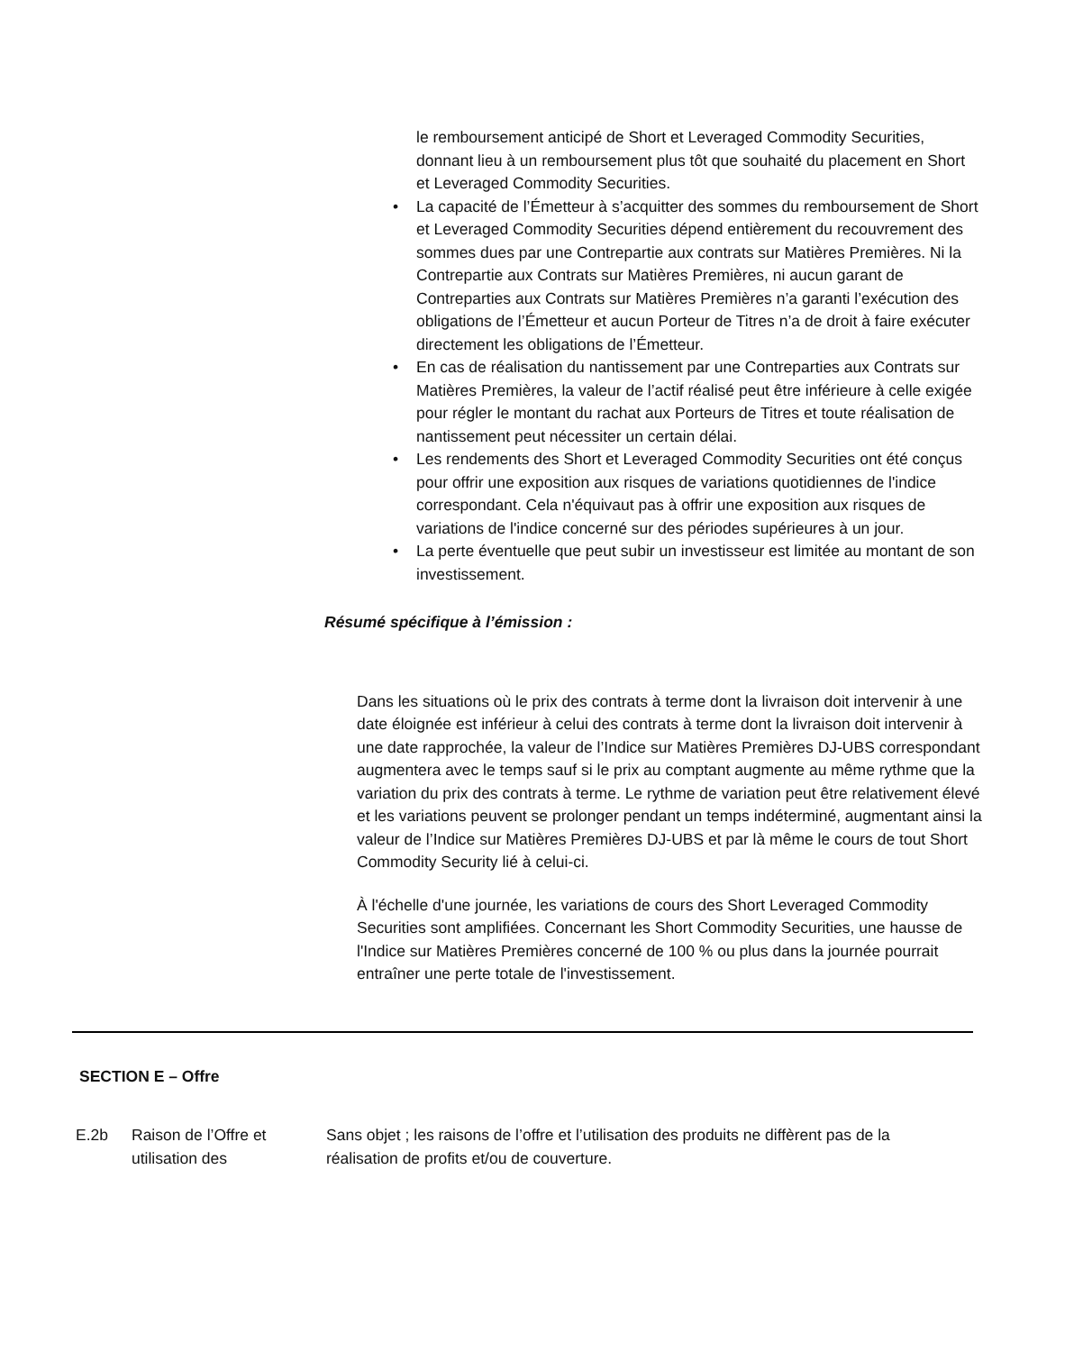le remboursement anticipé de Short et Leveraged Commodity Securities, donnant lieu à un remboursement plus tôt que souhaité du placement en Short et Leveraged Commodity Securities.
• La capacité de l’Émetteur à s’acquitter des sommes du remboursement de Short et Leveraged Commodity Securities dépend entièrement du recouvrement des sommes dues par une Contrepartie aux contrats sur Matières Premières. Ni la Contrepartie aux Contrats sur Matières Premières, ni aucun garant de Contreparties aux Contrats sur Matières Premières n’a garanti l’exécution des obligations de l’Émetteur et aucun Porteur de Titres n’a de droit à faire exécuter directement les obligations de l’Émetteur.
• En cas de réalisation du nantissement par une Contreparties aux Contrats sur Matières Premières, la valeur de l’actif réalisé peut être inférieure à celle exigée pour régler le montant du rachat aux Porteurs de Titres et toute réalisation de nantissement peut nécessiter un certain délai.
• Les rendements des Short et Leveraged Commodity Securities ont été conçus pour offrir une exposition aux risques de variations quotidiennes de l'indice correspondant. Cela n'équivaut pas à offrir une exposition aux risques de variations de l'indice concerné sur des périodes supérieures à un jour.
• La perte éventuelle que peut subir un investisseur est limitée au montant de son investissement.
Résumé spécifique à l’émission :
Dans les situations où le prix des contrats à terme dont la livraison doit intervenir à une date éloignée est inférieur à celui des contrats à terme dont la livraison doit intervenir à une date rapprochée, la valeur de l’Indice sur Matières Premières DJ-UBS correspondant augmentera avec le temps sauf si le prix au comptant augmente au même rythme que la variation du prix des contrats à terme. Le rythme de variation peut être relativement élevé et les variations peuvent se prolonger pendant un temps indéterminé, augmentant ainsi la valeur de l’Indice sur Matières Premières DJ-UBS et par là même le cours de tout Short Commodity Security lié à celui-ci.
À l'échelle d'une journée, les variations de cours des Short Leveraged Commodity Securities sont amplifiées. Concernant les Short Commodity Securities, une hausse de l'Indice sur Matières Premières concerné de 100 % ou plus dans la journée pourrait entraîner une perte totale de l'investissement.
SECTION E – Offre
E.2b Raison de l’Offre et utilisation des
Sans objet ; les raisons de l’offre et l’utilisation des produits ne diffèrent pas de la réalisation de profits et/ou de couverture.